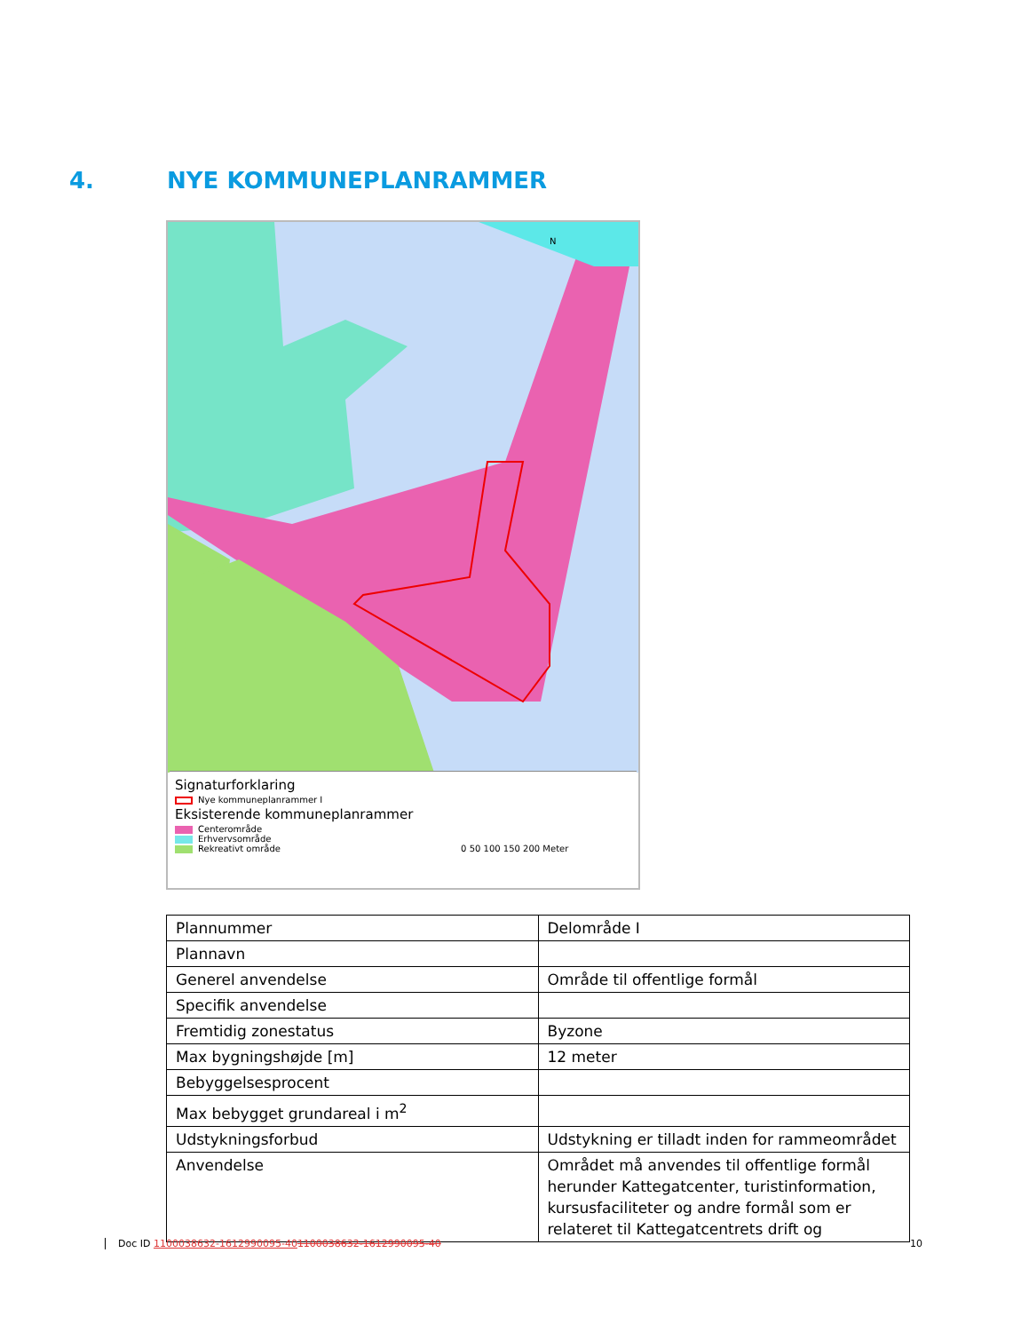4. NYE KOMMUNEPLANRAMMER
N
Signaturforklaring
Nye kommuneplanrammer I
Eksisterende kommuneplanrammer
Centerområde
Erhvervsområde
Rekreativt område 0 50 100 150 200 Meter
| Plannummer | Delområde I |
| Plannavn | |
| Generel anvendelse | Område til offentlige formål |
| Specifik anvendelse | |
| Fremtidig zonestatus | Byzone |
| Max bygningshøjde [m] | 12 meter |
| Bebyggelsesprocent | |
| Max bebygget grundareal i m<sup>2</sup> | |
| Udstykningsforbud | Udstykning er tilladt inden for rammeområdet |
| Anvendelse | Området må anvendes til offentlige formål herunder Kattegatcenter, turistinformation, kursusfaciliteter og andre formål som er relateret til Kattegatcentrets drift og |
Doc ID 1100038632-1612990095-401100038632-1612990095-40 10